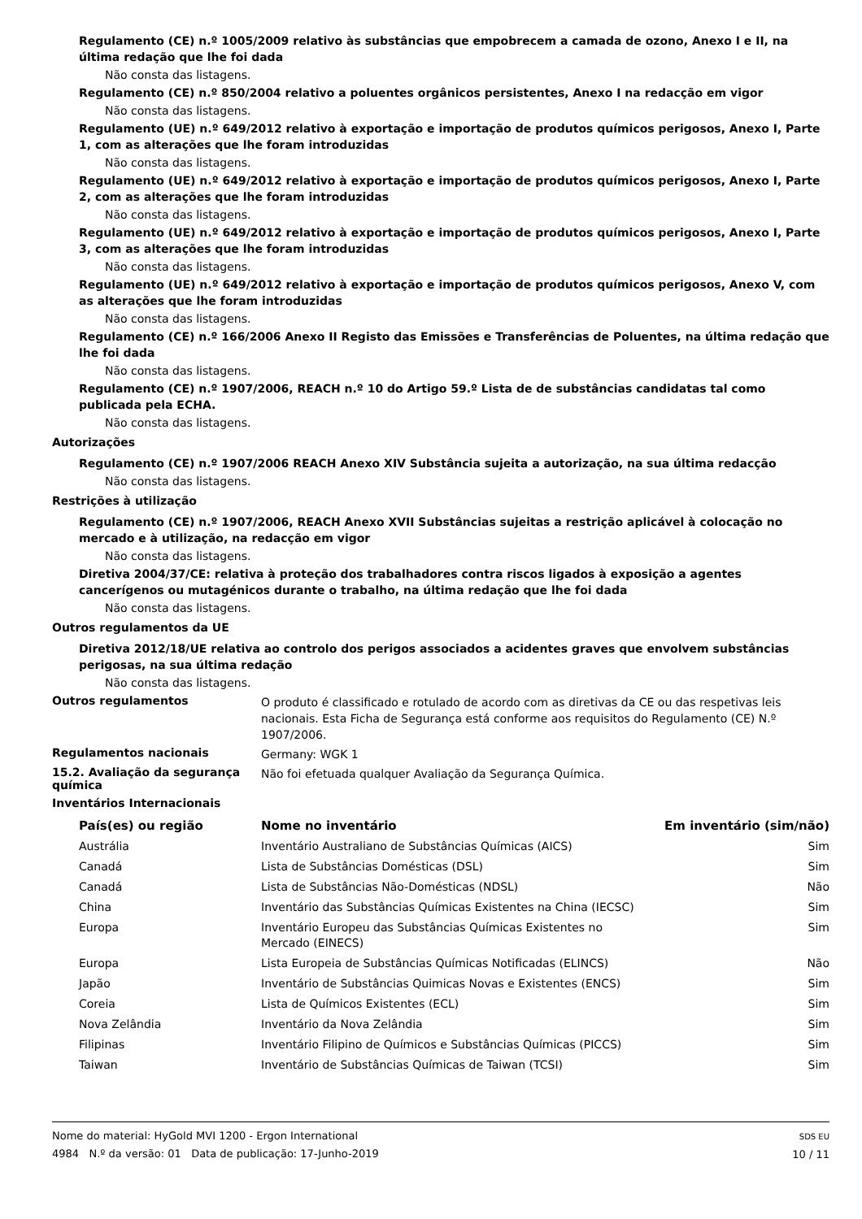Regulamento (CE) n.º 1005/2009 relativo às substâncias que empobrecem a camada de ozono, Anexo I e II, na última redação que lhe foi dada
Não consta das listagens.
Regulamento (CE) n.º 850/2004 relativo a poluentes orgânicos persistentes, Anexo I na redacção em vigor
Não consta das listagens.
Regulamento (UE) n.º 649/2012 relativo à exportação e importação de produtos químicos perigosos, Anexo I, Parte 1, com as alterações que lhe foram introduzidas
Não consta das listagens.
Regulamento (UE) n.º 649/2012 relativo à exportação e importação de produtos químicos perigosos, Anexo I, Parte 2, com as alterações que lhe foram introduzidas
Não consta das listagens.
Regulamento (UE) n.º 649/2012 relativo à exportação e importação de produtos químicos perigosos, Anexo I, Parte 3, com as alterações que lhe foram introduzidas
Não consta das listagens.
Regulamento (UE) n.º 649/2012 relativo à exportação e importação de produtos químicos perigosos, Anexo V, com as alterações que lhe foram introduzidas
Não consta das listagens.
Regulamento (CE) n.º 166/2006 Anexo II Registo das Emissões e Transferências de Poluentes, na última redação que lhe foi dada
Não consta das listagens.
Regulamento (CE) n.º 1907/2006, REACH n.º 10 do Artigo 59.º Lista de de substâncias candidatas tal como publicada pela ECHA.
Não consta das listagens.
Autorizações
Regulamento (CE) n.º 1907/2006 REACH Anexo XIV Substância sujeita a autorização, na sua última redacção
Não consta das listagens.
Restrições à utilização
Regulamento (CE) n.º 1907/2006, REACH Anexo XVII Substâncias sujeitas a restrição aplicável à colocação no mercado e à utilização, na redacção em vigor
Não consta das listagens.
Diretiva 2004/37/CE: relativa à proteção dos trabalhadores contra riscos ligados à exposição a agentes cancerígenos ou mutagénicos durante o trabalho, na última redação que lhe foi dada
Não consta das listagens.
Outros regulamentos da UE
Diretiva 2012/18/UE relativa ao controlo dos perigos associados a acidentes graves que envolvem substâncias perigosas, na sua última redação
Não consta das listagens.
Outros regulamentos
O produto é classificado e rotulado de acordo com as diretivas da CE ou das respetivas leis nacionais. Esta Ficha de Segurança está conforme aos requisitos do Regulamento (CE) N.º 1907/2006.
Regulamentos nacionais
Germany: WGK 1
15.2. Avaliação da segurança química
Não foi efetuada qualquer Avaliação da Segurança Química.
Inventários Internacionais
| País(es) ou região | Nome no inventário | Em inventário (sim/não) |
| --- | --- | --- |
| Austrália | Inventário Australiano de Substâncias Químicas (AICS) | Sim |
| Canadá | Lista de Substâncias Domésticas (DSL) | Sim |
| Canadá | Lista de Substâncias Não-Domésticas (NDSL) | Não |
| China | Inventário das Substâncias Químicas Existentes na China (IECSC) | Sim |
| Europa | Inventário Europeu das Substâncias Químicas Existentes no Mercado (EINECS) | Sim |
| Europa | Lista Europeia de Substâncias Químicas Notificadas (ELINCS) | Não |
| Japão | Inventário de Substâncias Quimicas Novas e Existentes (ENCS) | Sim |
| Coreia | Lista de Químicos Existentes (ECL) | Sim |
| Nova Zelândia | Inventário da Nova Zelândia | Sim |
| Filipinas | Inventário Filipino de Químicos e Substâncias Químicas (PICCS) | Sim |
| Taiwan | Inventário de Substâncias Químicas de Taiwan (TCSI) | Sim |
Nome do material: HyGold MVI 1200 - Ergon International
4984 N.º da versão: 01 Data de publicação: 17-Junho-2019
SDS EU
10 / 11